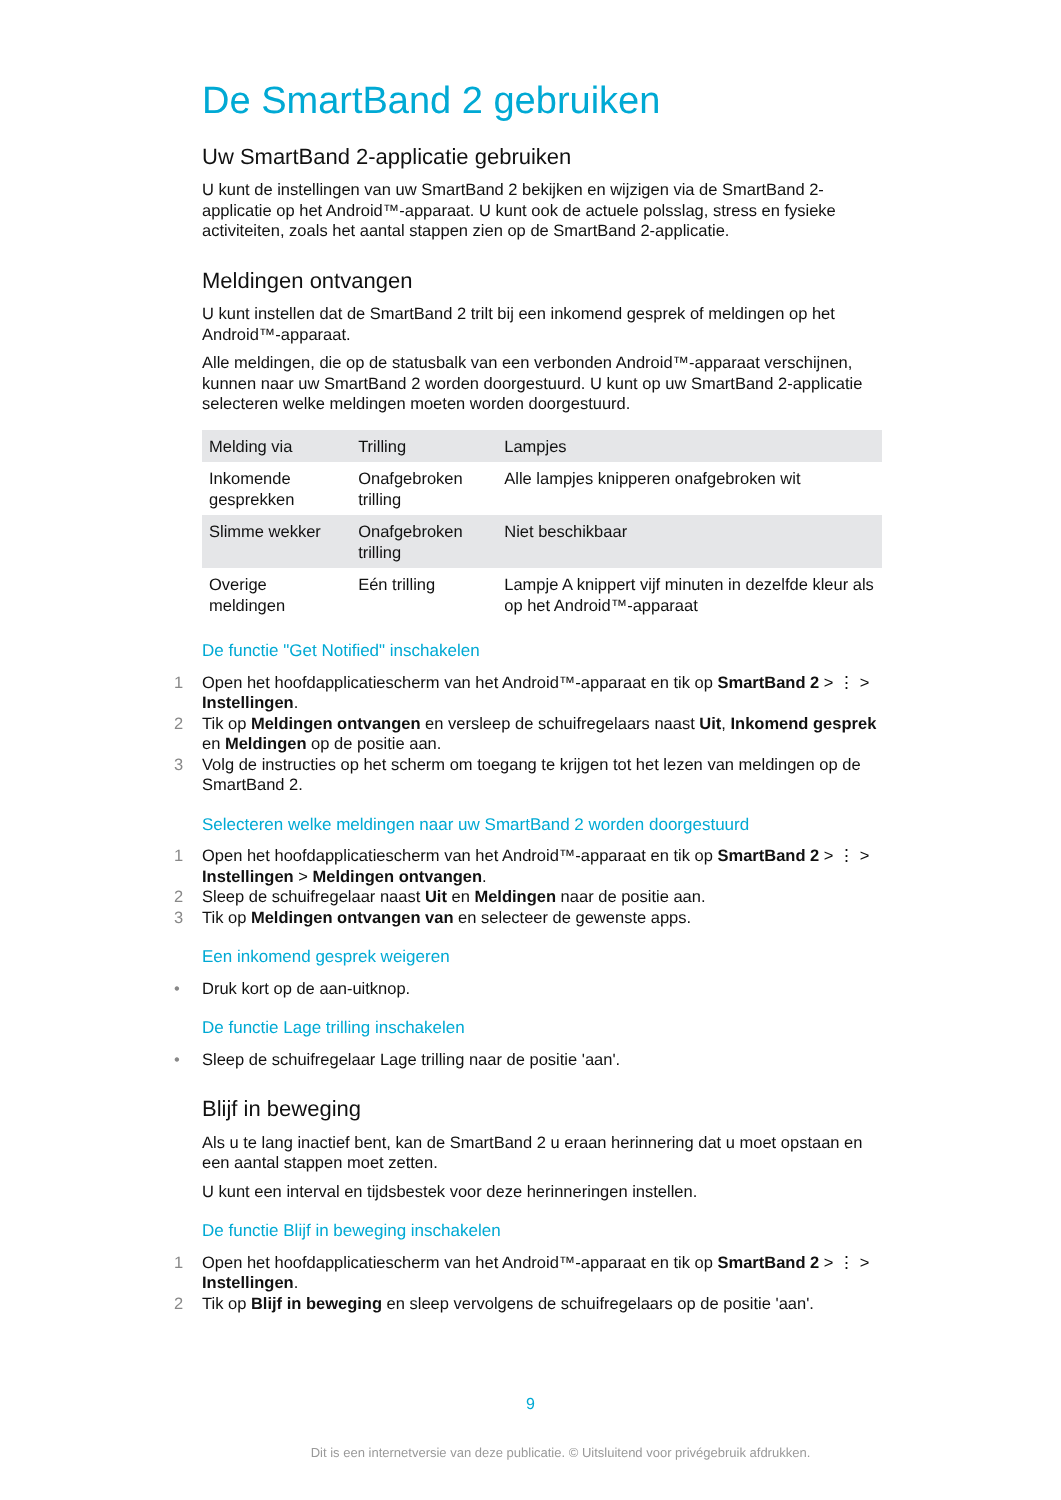De SmartBand 2 gebruiken
Uw SmartBand 2-applicatie gebruiken
U kunt de instellingen van uw SmartBand 2 bekijken en wijzigen via de SmartBand 2-applicatie op het Android™-apparaat. U kunt ook de actuele polsslag, stress en fysieke activiteiten, zoals het aantal stappen zien op de SmartBand 2-applicatie.
Meldingen ontvangen
U kunt instellen dat de SmartBand 2 trilt bij een inkomend gesprek of meldingen op het Android™-apparaat.
Alle meldingen, die op de statusbalk van een verbonden Android™-apparaat verschijnen, kunnen naar uw SmartBand 2 worden doorgestuurd. U kunt op uw SmartBand 2-applicatie selecteren welke meldingen moeten worden doorgestuurd.
| Melding via | Trilling | Lampjes |
| --- | --- | --- |
| Inkomende gesprekken | Onafgebroken trilling | Alle lampjes knipperen onafgebroken wit |
| Slimme wekker | Onafgebroken trilling | Niet beschikbaar |
| Overige meldingen | Eén trilling | Lampje A knippert vijf minuten in dezelfde kleur als op het Android™-apparaat |
De functie "Get Notified" inschakelen
1 Open het hoofdapplicatiescherm van het Android™-apparaat en tik op SmartBand 2 > ⋮ > Instellingen.
2 Tik op Meldingen ontvangen en versleep de schuifregelaars naast Uit, Inkomend gesprek en Meldingen op de positie aan.
3 Volg de instructies op het scherm om toegang te krijgen tot het lezen van meldingen op de SmartBand 2.
Selecteren welke meldingen naar uw SmartBand 2 worden doorgestuurd
1 Open het hoofdapplicatiescherm van het Android™-apparaat en tik op SmartBand 2 > ⋮ > Instellingen > Meldingen ontvangen.
2 Sleep de schuifregelaar naast Uit en Meldingen naar de positie aan.
3 Tik op Meldingen ontvangen van en selecteer de gewenste apps.
Een inkomend gesprek weigeren
• Druk kort op de aan-uitknop.
De functie Lage trilling inschakelen
• Sleep de schuifregelaar Lage trilling naar de positie 'aan'.
Blijf in beweging
Als u te lang inactief bent, kan de SmartBand 2 u eraan herinnering dat u moet opstaan en een aantal stappen moet zetten.
U kunt een interval en tijdsbestek voor deze herinneringen instellen.
De functie Blijf in beweging inschakelen
1 Open het hoofdapplicatiescherm van het Android™-apparaat en tik op SmartBand 2 > ⋮ > Instellingen.
2 Tik op Blijf in beweging en sleep vervolgens de schuifregelaars op de positie 'aan'.
9
Dit is een internetversie van deze publicatie. © Uitsluitend voor privégebruik afdrukken.